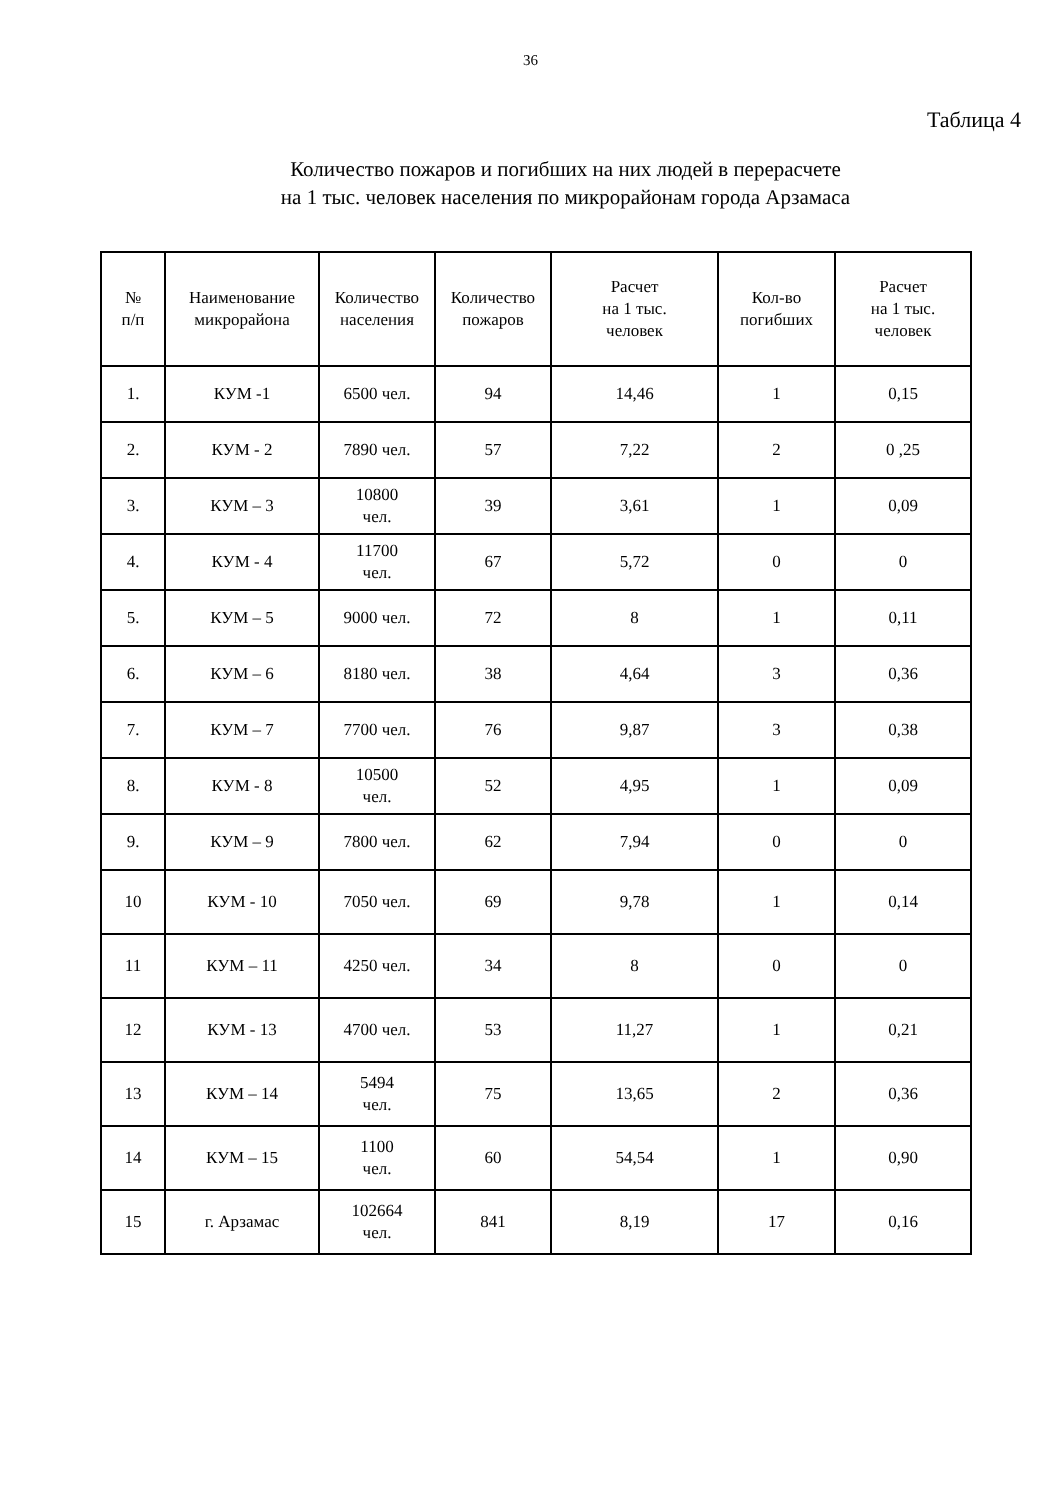36
Таблица 4
Количество пожаров и погибших на них людей в перерасчете
на 1 тыс. человек населения по микрорайонам города Арзамаса
| № п/п | Наименование микрорайона | Количество населения | Количество пожаров | Расчет на 1 тыс. человек | Кол-во погибших | Расчет на 1 тыс. человек |
| --- | --- | --- | --- | --- | --- | --- |
| 1. | КУМ -1 | 6500 чел. | 94 | 14,46 | 1 | 0,15 |
| 2. | КУМ - 2 | 7890 чел. | 57 | 7,22 | 2 | 0 ,25 |
| 3. | КУМ – 3 | 10800 чел. | 39 | 3,61 | 1 | 0,09 |
| 4. | КУМ - 4 | 11700 чел. | 67 | 5,72 | 0 | 0 |
| 5. | КУМ – 5 | 9000 чел. | 72 | 8 | 1 | 0,11 |
| 6. | КУМ – 6 | 8180 чел. | 38 | 4,64 | 3 | 0,36 |
| 7. | КУМ – 7 | 7700 чел. | 76 | 9,87 | 3 | 0,38 |
| 8. | КУМ - 8 | 10500 чел. | 52 | 4,95 | 1 | 0,09 |
| 9. | КУМ – 9 | 7800 чел. | 62 | 7,94 | 0 | 0 |
| 10 | КУМ - 10 | 7050 чел. | 69 | 9,78 | 1 | 0,14 |
| 11 | КУМ – 11 | 4250 чел. | 34 | 8 | 0 | 0 |
| 12 | КУМ - 13 | 4700 чел. | 53 | 11,27 | 1 | 0,21 |
| 13 | КУМ – 14 | 5494 чел. | 75 | 13,65 | 2 | 0,36 |
| 14 | КУМ – 15 | 1100 чел. | 60 | 54,54 | 1 | 0,90 |
| 15 | г. Арзамас | 102664 чел. | 841 | 8,19 | 17 | 0,16 |